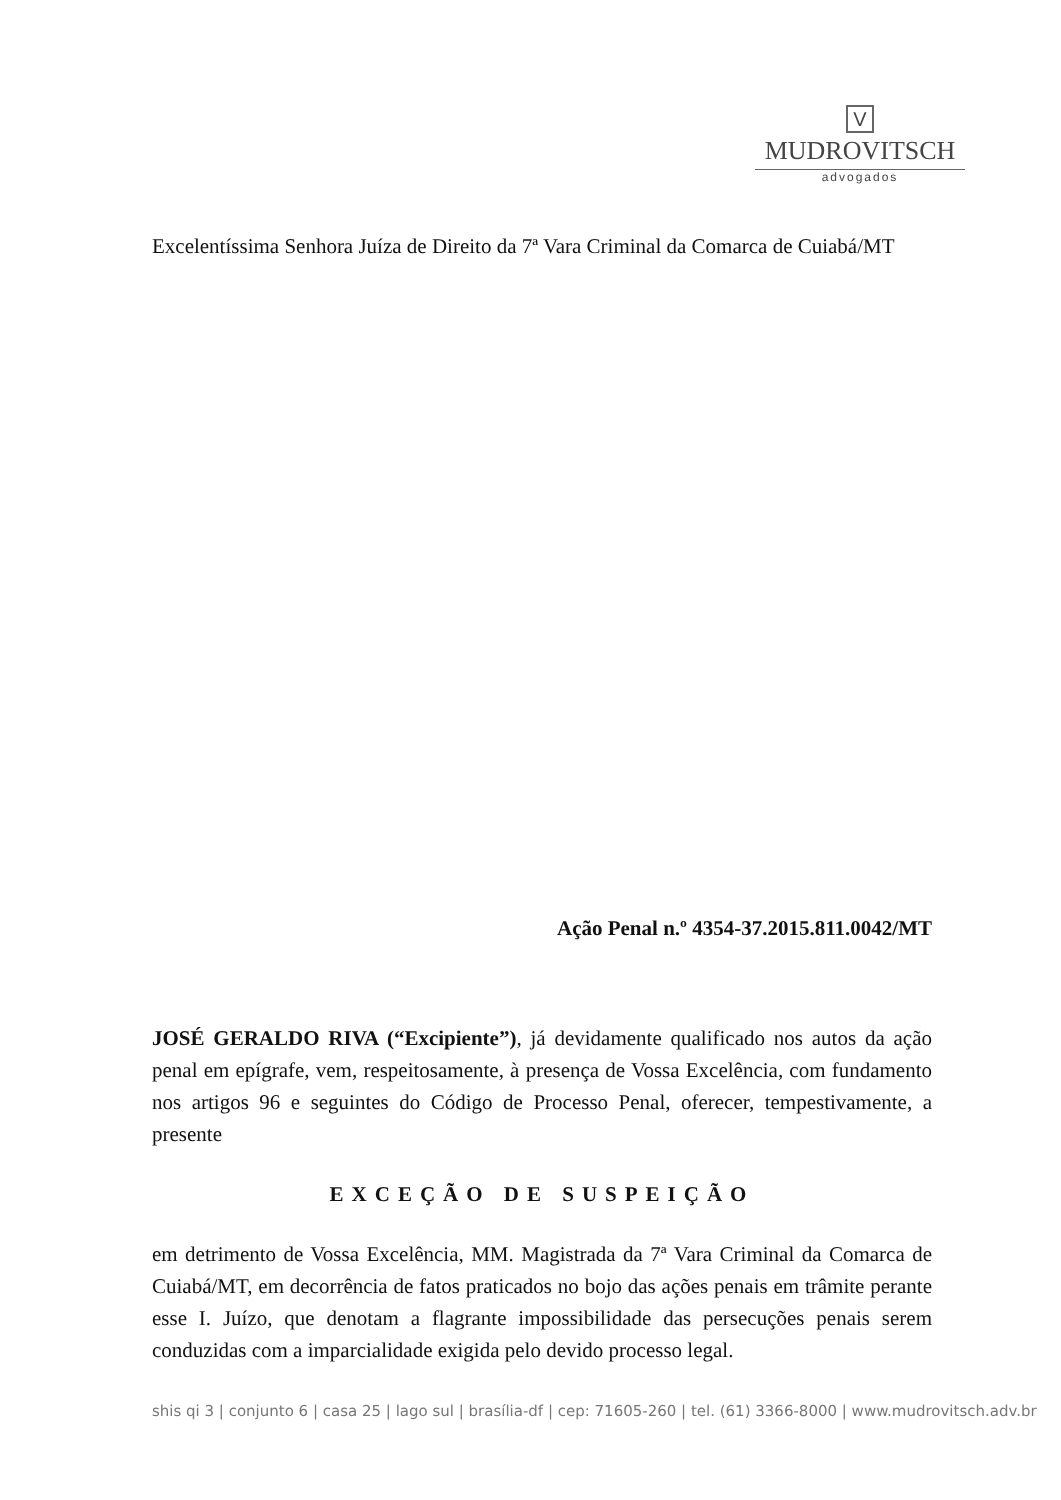V
MUDROVITSCH
advogados
Excelentíssima Senhora Juíza de Direito da 7ª Vara Criminal da Comarca de Cuiabá/MT
Ação Penal n.º 4354-37.2015.811.0042/MT
JOSÉ GERALDO RIVA (“Excipiente”), já devidamente qualificado nos autos da ação penal em epígrafe, vem, respeitosamente, à presença de Vossa Excelência, com fundamento nos artigos 96 e seguintes do Código de Processo Penal, oferecer, tempestivamente, a presente
EXCEÇÃO DE SUSPEIÇÃO
em detrimento de Vossa Excelência, MM. Magistrada da 7ª Vara Criminal da Comarca de Cuiabá/MT, em decorrência de fatos praticados no bojo das ações penais em trâmite perante esse I. Juízo, que denotam a flagrante impossibilidade das persecuções penais serem conduzidas com a imparcialidade exigida pelo devido processo legal.
shis qi 3 | conjunto 6 | casa 25 | lago sul | brasília-df | cep: 71605-260 | tel. (61) 3366-8000 | www.mudrovitsch.adv.br